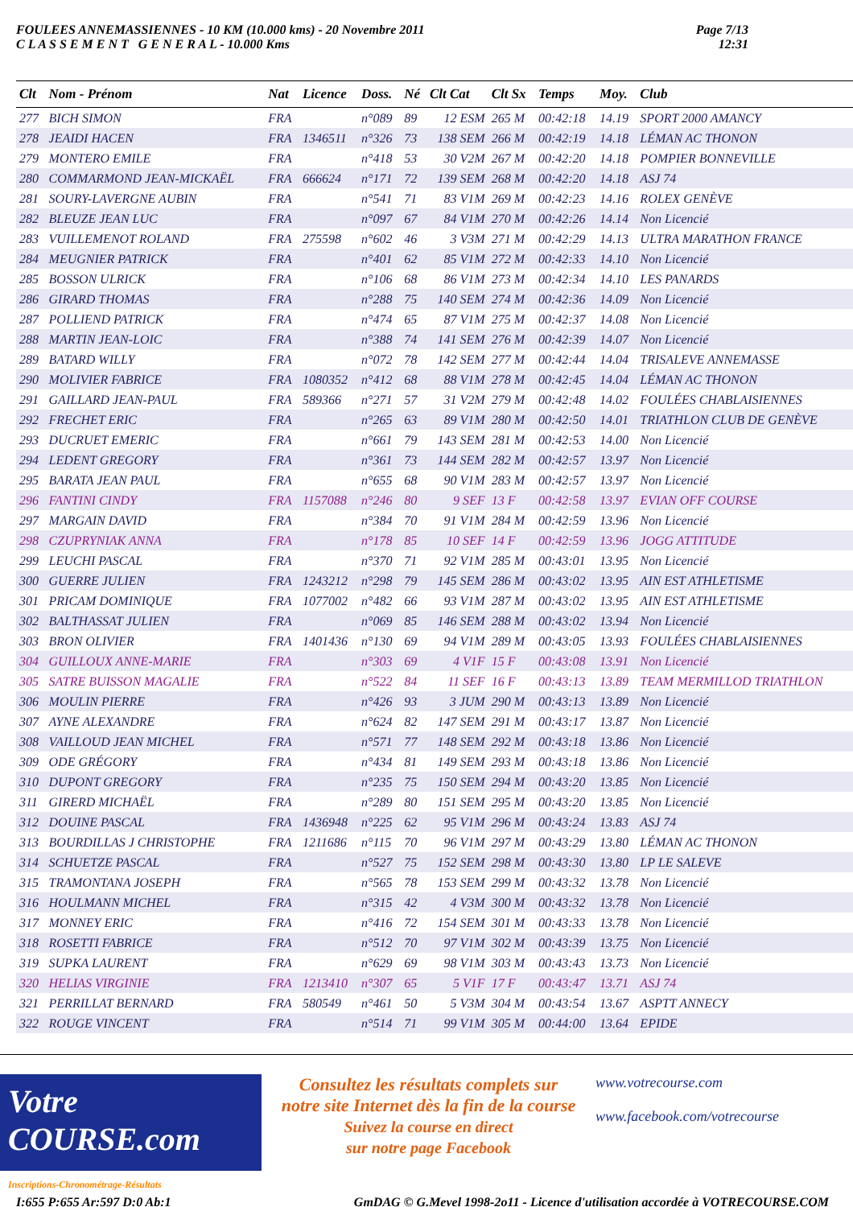FOULEES ANNEMASSIENNES - 10 KM (10.000 kms) - 20 Novembre 2011
C L A S S E M E N T G E N E R A L - 10.000 Kms
Page 7/13
12:31
| Clt | Nom - Prénom | Nat | Licence | Doss. | Né | Clt Cat | Clt Sx | Temps | Moy. | Club |
| --- | --- | --- | --- | --- | --- | --- | --- | --- | --- | --- |
| 277 | BICH SIMON | FRA | | n°089 | 89 | 12 ESM | 265 M | 00:42:18 | 14.19 | SPORT 2000 AMANCY |
| 278 | JEAIDI HACEN | FRA | 1346511 | n°326 | 73 | 138 SEM | 266 M | 00:42:19 | 14.18 | LÉMAN AC THONON |
| 279 | MONTERO EMILE | FRA | | n°418 | 53 | 30 V2M | 267 M | 00:42:20 | 14.18 | POMPIER BONNEVILLE |
| 280 | COMMARMOND JEAN-MICKAËL | FRA | 666624 | n°171 | 72 | 139 SEM | 268 M | 00:42:20 | 14.18 | ASJ 74 |
| 281 | SOURY-LAVERGNE AUBIN | FRA | | n°541 | 71 | 83 V1M | 269 M | 00:42:23 | 14.16 | ROLEX GENÈVE |
| 282 | BLEUZE JEAN LUC | FRA | | n°097 | 67 | 84 V1M | 270 M | 00:42:26 | 14.14 | Non Licencié |
| 283 | VUILLEMENOT ROLAND | FRA | 275598 | n°602 | 46 | 3 V3M | 271 M | 00:42:29 | 14.13 | ULTRA MARATHON FRANCE |
| 284 | MEUGNIER PATRICK | FRA | | n°401 | 62 | 85 V1M | 272 M | 00:42:33 | 14.10 | Non Licencié |
| 285 | BOSSON ULRICK | FRA | | n°106 | 68 | 86 V1M | 273 M | 00:42:34 | 14.10 | LES PANARDS |
| 286 | GIRARD THOMAS | FRA | | n°288 | 75 | 140 SEM | 274 M | 00:42:36 | 14.09 | Non Licencié |
| 287 | POLLIEND PATRICK | FRA | | n°474 | 65 | 87 V1M | 275 M | 00:42:37 | 14.08 | Non Licencié |
| 288 | MARTIN JEAN-LOIC | FRA | | n°388 | 74 | 141 SEM | 276 M | 00:42:39 | 14.07 | Non Licencié |
| 289 | BATARD WILLY | FRA | | n°072 | 78 | 142 SEM | 277 M | 00:42:44 | 14.04 | TRISALEVE ANNEMASSE |
| 290 | MOLIVIER FABRICE | FRA | 1080352 | n°412 | 68 | 88 V1M | 278 M | 00:42:45 | 14.04 | LÉMAN AC THONON |
| 291 | GAILLARD JEAN-PAUL | FRA | 589366 | n°271 | 57 | 31 V2M | 279 M | 00:42:48 | 14.02 | FOULÉES CHABLAISIENNES |
| 292 | FRECHET ERIC | FRA | | n°265 | 63 | 89 V1M | 280 M | 00:42:50 | 14.01 | TRIATHLON CLUB DE GENÈVE |
| 293 | DUCRUET EMERIC | FRA | | n°661 | 79 | 143 SEM | 281 M | 00:42:53 | 14.00 | Non Licencié |
| 294 | LEDENT GREGORY | FRA | | n°361 | 73 | 144 SEM | 282 M | 00:42:57 | 13.97 | Non Licencié |
| 295 | BARATA JEAN PAUL | FRA | | n°655 | 68 | 90 V1M | 283 M | 00:42:57 | 13.97 | Non Licencié |
| 296 | FANTINI CINDY | FRA | 1157088 | n°246 | 80 | 9 SEF | 13 F | 00:42:58 | 13.97 | EVIAN OFF COURSE |
| 297 | MARGAIN DAVID | FRA | | n°384 | 70 | 91 V1M | 284 M | 00:42:59 | 13.96 | Non Licencié |
| 298 | CZUPRYNIAK ANNA | FRA | | n°178 | 85 | 10 SEF | 14 F | 00:42:59 | 13.96 | JOGG ATTITUDE |
| 299 | LEUCHI PASCAL | FRA | | n°370 | 71 | 92 V1M | 285 M | 00:43:01 | 13.95 | Non Licencié |
| 300 | GUERRE JULIEN | FRA | 1243212 | n°298 | 79 | 145 SEM | 286 M | 00:43:02 | 13.95 | AIN EST ATHLETISME |
| 301 | PRICAM DOMINIQUE | FRA | 1077002 | n°482 | 66 | 93 V1M | 287 M | 00:43:02 | 13.95 | AIN EST ATHLETISME |
| 302 | BALTHASSAT JULIEN | FRA | | n°069 | 85 | 146 SEM | 288 M | 00:43:02 | 13.94 | Non Licencié |
| 303 | BRON OLIVIER | FRA | 1401436 | n°130 | 69 | 94 V1M | 289 M | 00:43:05 | 13.93 | FOULÉES CHABLAISIENNES |
| 304 | GUILLOUX ANNE-MARIE | FRA | | n°303 | 69 | 4 V1F | 15 F | 00:43:08 | 13.91 | Non Licencié |
| 305 | SATRE BUISSON MAGALIE | FRA | | n°522 | 84 | 11 SEF | 16 F | 00:43:13 | 13.89 | TEAM MERMILLOD TRIATHLON |
| 306 | MOULIN PIERRE | FRA | | n°426 | 93 | 3 JUM | 290 M | 00:43:13 | 13.89 | Non Licencié |
| 307 | AYNE ALEXANDRE | FRA | | n°624 | 82 | 147 SEM | 291 M | 00:43:17 | 13.87 | Non Licencié |
| 308 | VAILLOUD JEAN MICHEL | FRA | | n°571 | 77 | 148 SEM | 292 M | 00:43:18 | 13.86 | Non Licencié |
| 309 | ODE GRÉGORY | FRA | | n°434 | 81 | 149 SEM | 293 M | 00:43:18 | 13.86 | Non Licencié |
| 310 | DUPONT GREGORY | FRA | | n°235 | 75 | 150 SEM | 294 M | 00:43:20 | 13.85 | Non Licencié |
| 311 | GIRERD MICHAËL | FRA | | n°289 | 80 | 151 SEM | 295 M | 00:43:20 | 13.85 | Non Licencié |
| 312 | DOUINE PASCAL | FRA | 1436948 | n°225 | 62 | 95 V1M | 296 M | 00:43:24 | 13.83 | ASJ 74 |
| 313 | BOURDILLAS J CHRISTOPHE | FRA | 1211686 | n°115 | 70 | 96 V1M | 297 M | 00:43:29 | 13.80 | LÉMAN AC THONON |
| 314 | SCHUETZE PASCAL | FRA | | n°527 | 75 | 152 SEM | 298 M | 00:43:30 | 13.80 | LP LE SALEVE |
| 315 | TRAMONTANA JOSEPH | FRA | | n°565 | 78 | 153 SEM | 299 M | 00:43:32 | 13.78 | Non Licencié |
| 316 | HOULMANN MICHEL | FRA | | n°315 | 42 | 4 V3M | 300 M | 00:43:32 | 13.78 | Non Licencié |
| 317 | MONNEY ERIC | FRA | | n°416 | 72 | 154 SEM | 301 M | 00:43:33 | 13.78 | Non Licencié |
| 318 | ROSETTI FABRICE | FRA | | n°512 | 70 | 97 V1M | 302 M | 00:43:39 | 13.75 | Non Licencié |
| 319 | SUPKA LAURENT | FRA | | n°629 | 69 | 98 V1M | 303 M | 00:43:43 | 13.73 | Non Licencié |
| 320 | HELIAS VIRGINIE | FRA | 1213410 | n°307 | 65 | 5 V1F | 17 F | 00:43:47 | 13.71 | ASJ 74 |
| 321 | PERRILLAT BERNARD | FRA | 580549 | n°461 | 50 | 5 V3M | 304 M | 00:43:54 | 13.67 | ASPTT ANNECY |
| 322 | ROUGE VINCENT | FRA | | n°514 | 71 | 99 V1M | 305 M | 00:44:00 | 13.64 | EPIDE |
Votre COURSE.com
Inscriptions-Chronométrage-Résultats
Consultez les résultats complets sur
notre site Internet dès la fin de la course
Suivez la course en direct
sur notre page Facebook
www.votrecourse.com
www.facebook.com/votrecourse
I:655 P:655 Ar:597 D:0 Ab:1 GmDAG © G.Mevel 1998-2o11 - Licence d'utilisation accordée à VOTRECOURSE.COM